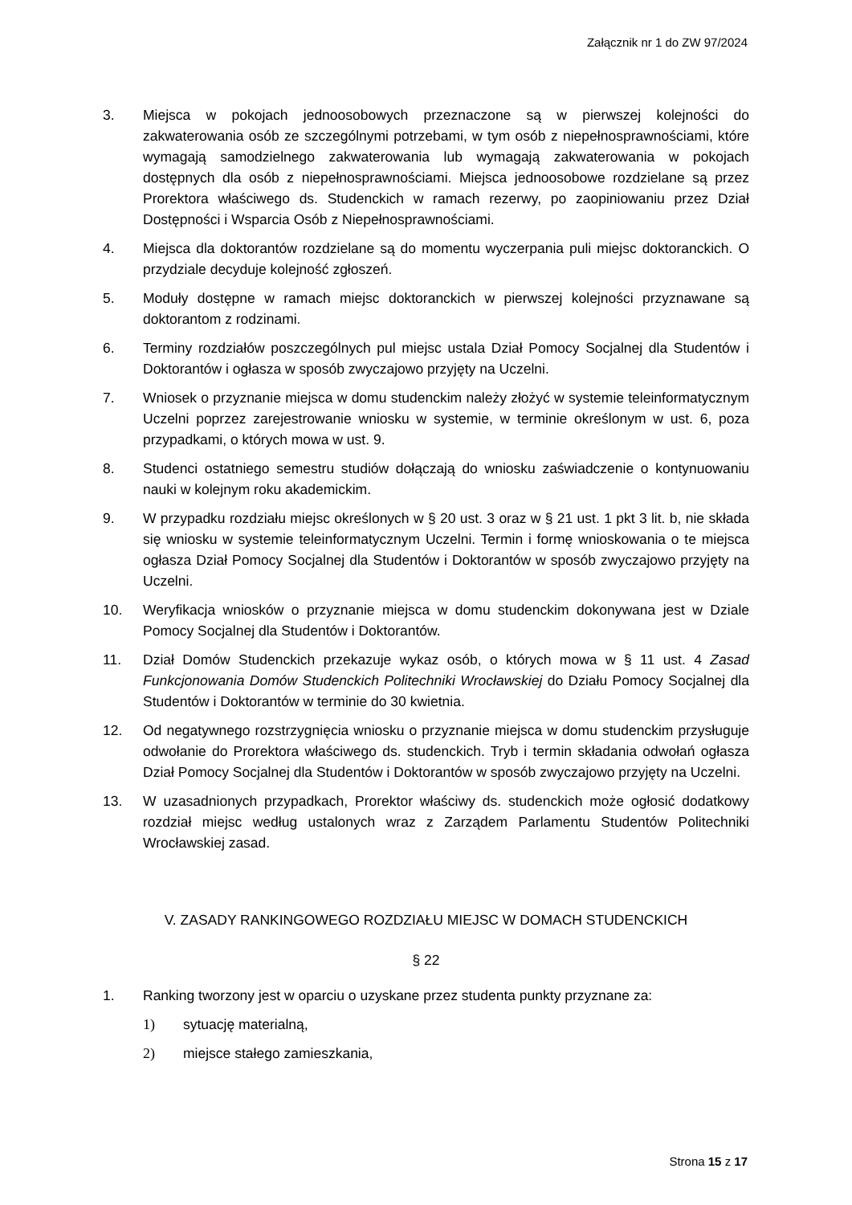Załącznik nr 1 do ZW 97/2024
3. Miejsca w pokojach jednoosobowych przeznaczone są w pierwszej kolejności do zakwaterowania osób ze szczególnymi potrzebami, w tym osób z niepełnosprawnościami, które wymagają samodzielnego zakwaterowania lub wymagają zakwaterowania w pokojach dostępnych dla osób z niepełnosprawnościami. Miejsca jednoosobowe rozdzielane są przez Prorektora właściwego ds. Studenckich w ramach rezerwy, po zaopiniowaniu przez Dział Dostępności i Wsparcia Osób z Niepełnosprawnościami.
4. Miejsca dla doktorantów rozdzielane są do momentu wyczerpania puli miejsc doktoranckich. O przydziale decyduje kolejność zgłoszeń.
5. Moduły dostępne w ramach miejsc doktoranckich w pierwszej kolejności przyznawane są doktorantom z rodzinami.
6. Terminy rozdziałów poszczególnych pul miejsc ustala Dział Pomocy Socjalnej dla Studentów i Doktorantów i ogłasza w sposób zwyczajowo przyjęty na Uczelni.
7. Wniosek o przyznanie miejsca w domu studenckim należy złożyć w systemie teleinformatycznym Uczelni poprzez zarejestrowanie wniosku w systemie, w terminie określonym w ust. 6, poza przypadkami, o których mowa w ust. 9.
8. Studenci ostatniego semestru studiów dołączają do wniosku zaświadczenie o kontynuowaniu nauki w kolejnym roku akademickim.
9. W przypadku rozdziału miejsc określonych w § 20 ust. 3 oraz w § 21 ust. 1 pkt 3 lit. b, nie składa się wniosku w systemie teleinformatycznym Uczelni. Termin i formę wnioskowania o te miejsca ogłasza Dział Pomocy Socjalnej dla Studentów i Doktorantów w sposób zwyczajowo przyjęty na Uczelni.
10. Weryfikacja wniosków o przyznanie miejsca w domu studenckim dokonywana jest w Dziale Pomocy Socjalnej dla Studentów i Doktorantów.
11. Dział Domów Studenckich przekazuje wykaz osób, o których mowa w § 11 ust. 4 Zasad Funkcjonowania Domów Studenckich Politechniki Wrocławskiej do Działu Pomocy Socjalnej dla Studentów i Doktorantów w terminie do 30 kwietnia.
12. Od negatywnego rozstrzygnięcia wniosku o przyznanie miejsca w domu studenckim przysługuje odwołanie do Prorektora właściwego ds. studenckich. Tryb i termin składania odwołań ogłasza Dział Pomocy Socjalnej dla Studentów i Doktorantów w sposób zwyczajowo przyjęty na Uczelni.
13. W uzasadnionych przypadkach, Prorektor właściwy ds. studenckich może ogłosić dodatkowy rozdział miejsc według ustalonych wraz z Zarządem Parlamentu Studentów Politechniki Wrocławskiej zasad.
V. ZASADY RANKINGOWEGO ROZDZIAŁU MIEJSC W DOMACH STUDENCKICH
§ 22
1. Ranking tworzony jest w oparciu o uzyskane przez studenta punkty przyznane za:
1) sytuację materialną,
2) miejsce stałego zamieszkania,
Strona 15 z 17